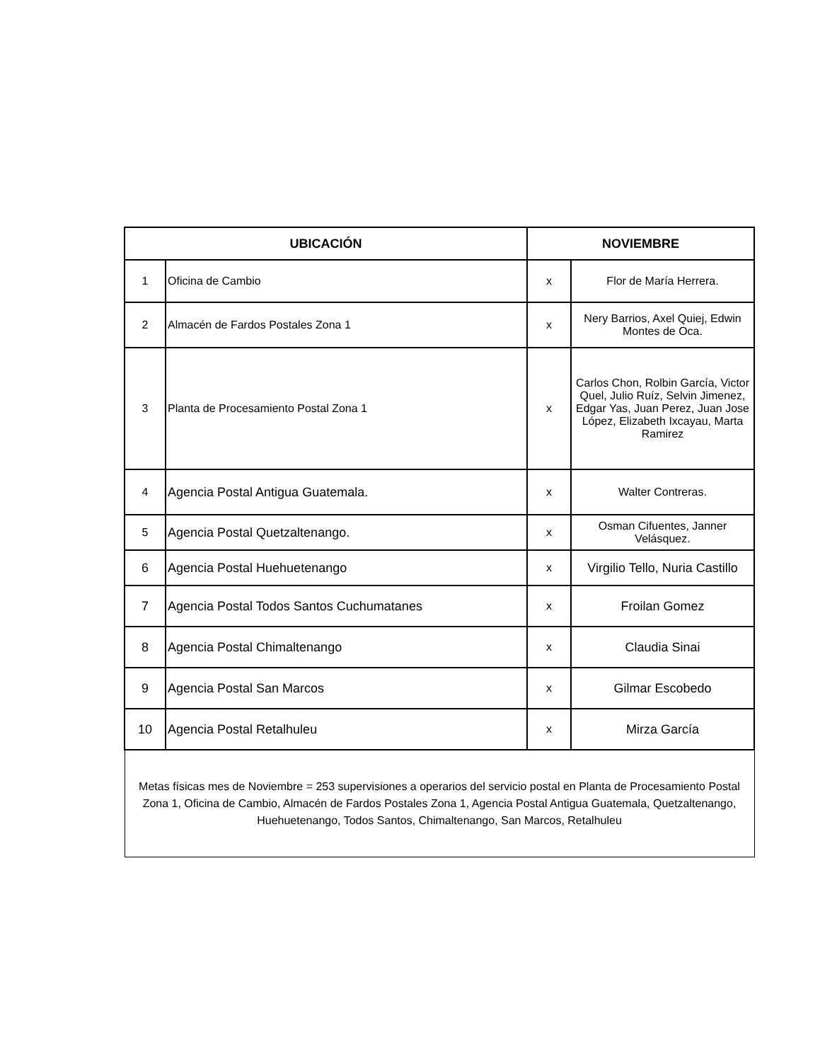| UBICACIÓN | | NOVIEMBRE | |
| --- | --- | --- | --- |
| 1 | Oficina de Cambio | x | Flor de María Herrera. |
| 2 | Almacén de Fardos Postales Zona 1 | x | Nery Barrios, Axel Quiej, Edwin Montes de Oca. |
| 3 | Planta de Procesamiento Postal Zona 1 | x | Carlos Chon, Rolbin García, Victor Quel, Julio Ruíz, Selvin Jimenez, Edgar Yas, Juan Perez, Juan Jose López, Elizabeth Ixcayau, Marta Ramirez |
| 4 | Agencia Postal Antigua Guatemala. | x | Walter Contreras. |
| 5 | Agencia Postal Quetzaltenango. | x | Osman Cifuentes, Janner Velásquez. |
| 6 | Agencia Postal Huehuetenango | x | Virgilio Tello, Nuria Castillo |
| 7 | Agencia Postal Todos Santos Cuchumatanes | x | Froilan Gomez |
| 8 | Agencia Postal Chimaltenango | x | Claudia Sinai |
| 9 | Agencia Postal San Marcos | x | Gilmar Escobedo |
| 10 | Agencia Postal Retalhuleu | x | Mirza García |
| Metas físicas mes de Noviembre = 253 supervisiones a operarios del servicio postal en Planta de Procesamiento Postal Zona 1, Oficina de Cambio, Almacén de Fardos Postales Zona 1, Agencia Postal Antigua Guatemala, Quetzaltenango, Huehuetenango, Todos Santos, Chimaltenango, San Marcos, Retalhuleu | | | |